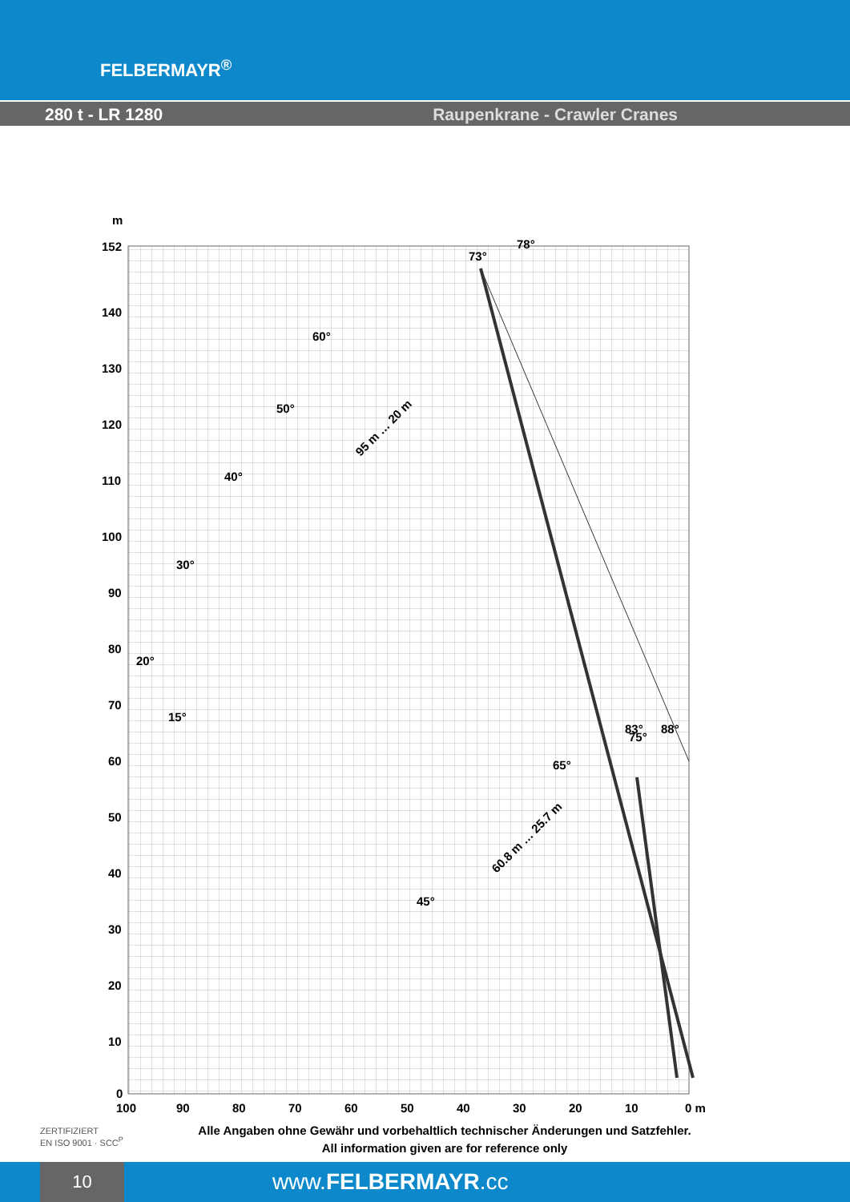FELBERMAYR<sup>®</sup>
280 t - LR 1280 Raupenkrane - Crawler Cranes
m
152
140
130
120
110
100
90
80
70
60
50
40
30
20
10
0
100
90
80
70
60
50
40
30
20
10
0 m
73°
78°
60°
50°
40°
30°
20°
15°
95 m … 20 m
65°
75°
83°
88°
45°
60.8 m … 25.7 m
ZERTIFIZIERT
EN ISO 9001 · SCC<sup>P</sup>
Alle Angaben ohne Gewähr und vorbehaltlich technischer Änderungen und Satzfehler.
All information given are for reference only
10
www.FELBERMAYR.cc